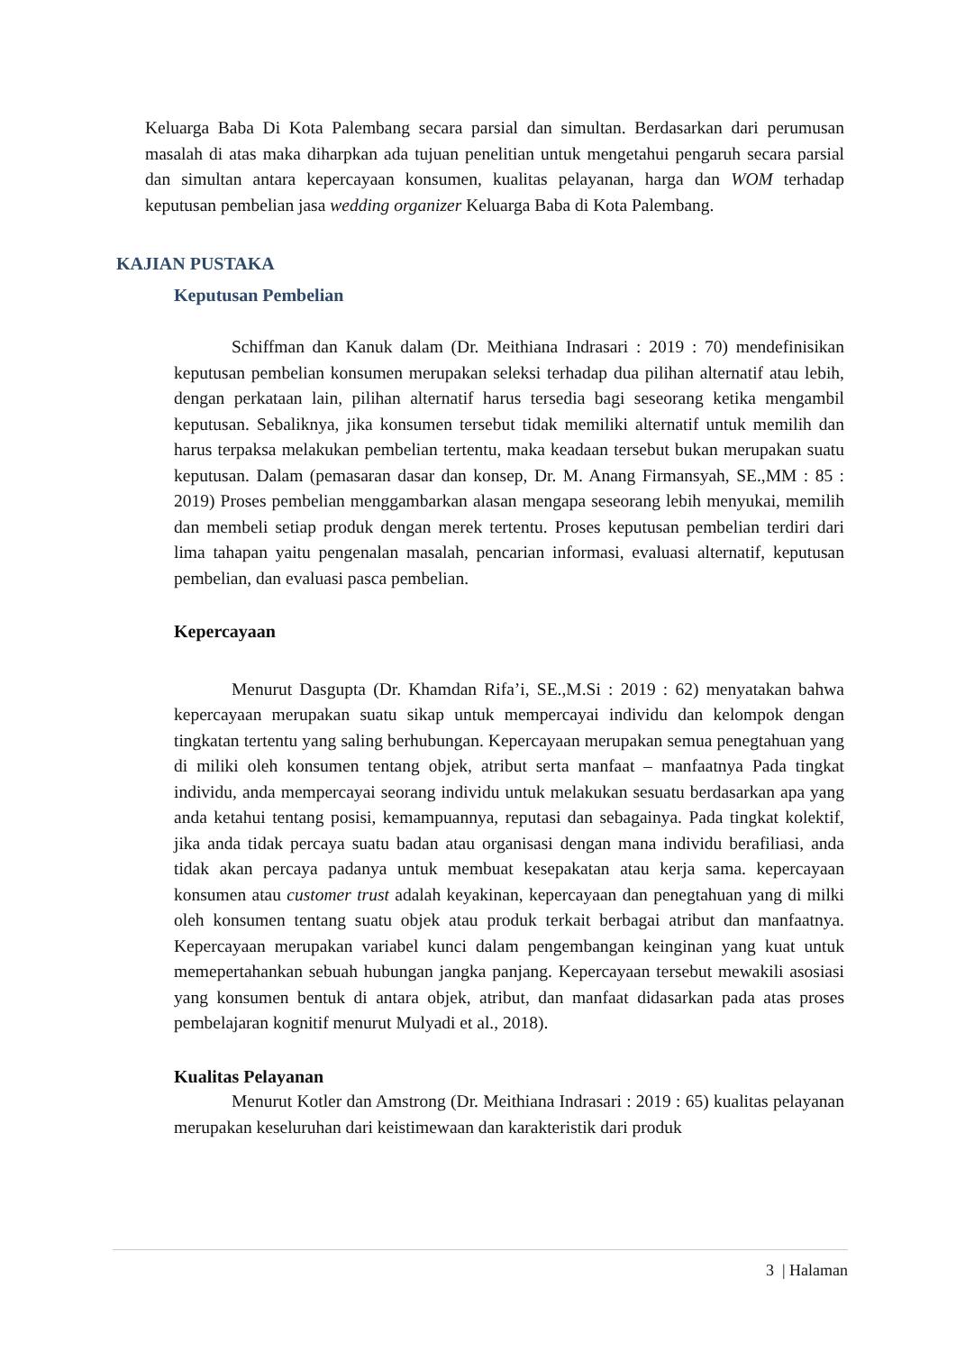Keluarga Baba Di Kota Palembang secara parsial dan simultan. Berdasarkan dari perumusan masalah di atas maka diharpkan ada tujuan penelitian untuk mengetahui pengaruh secara parsial dan simultan antara kepercayaan konsumen, kualitas pelayanan, harga dan WOM terhadap keputusan pembelian jasa wedding organizer Keluarga Baba di Kota Palembang.
KAJIAN PUSTAKA
Keputusan Pembelian
Schiffman dan Kanuk dalam (Dr. Meithiana Indrasari : 2019 : 70) mendefinisikan keputusan pembelian konsumen merupakan seleksi terhadap dua pilihan alternatif atau lebih, dengan perkataan lain, pilihan alternatif harus tersedia bagi seseorang ketika mengambil keputusan. Sebaliknya, jika konsumen tersebut tidak memiliki alternatif untuk memilih dan harus terpaksa melakukan pembelian tertentu, maka keadaan tersebut bukan merupakan suatu keputusan. Dalam (pemasaran dasar dan konsep, Dr. M. Anang Firmansyah, SE.,MM : 85 : 2019) Proses pembelian menggambarkan alasan mengapa seseorang lebih menyukai, memilih dan membeli setiap produk dengan merek tertentu. Proses keputusan pembelian terdiri dari lima tahapan yaitu pengenalan masalah, pencarian informasi, evaluasi alternatif, keputusan pembelian, dan evaluasi pasca pembelian.
Kepercayaan
Menurut Dasgupta (Dr. Khamdan Rifa’i, SE.,M.Si : 2019 : 62) menyatakan bahwa kepercayaan merupakan suatu sikap untuk mempercayai individu dan kelompok dengan tingkatan tertentu yang saling berhubungan. Kepercayaan merupakan semua penegtahuan yang di miliki oleh konsumen tentang objek, atribut serta manfaat – manfaatnya Pada tingkat individu, anda mempercayai seorang individu untuk melakukan sesuatu berdasarkan apa yang anda ketahui tentang posisi, kemampuannya, reputasi dan sebagainya. Pada tingkat kolektif, jika anda tidak percaya suatu badan atau organisasi dengan mana individu berafiliasi, anda tidak akan percaya padanya untuk membuat kesepakatan atau kerja sama. kepercayaan konsumen atau customer trust adalah keyakinan, kepercayaan dan penegtahuan yang di milki oleh konsumen tentang suatu objek atau produk terkait berbagai atribut dan manfaatnya. Kepercayaan merupakan variabel kunci dalam pengembangan keinginan yang kuat untuk memepertahankan sebuah hubungan jangka panjang. Kepercayaan tersebut mewakili asosiasi yang konsumen bentuk di antara objek, atribut, dan manfaat didasarkan pada atas proses pembelajaran kognitif menurut Mulyadi et al., 2018).
Kualitas Pelayanan
Menurut Kotler dan Amstrong (Dr. Meithiana Indrasari : 2019 : 65) kualitas pelayanan merupakan keseluruhan dari keistimewaan dan karakteristik dari produk
3 | Halaman